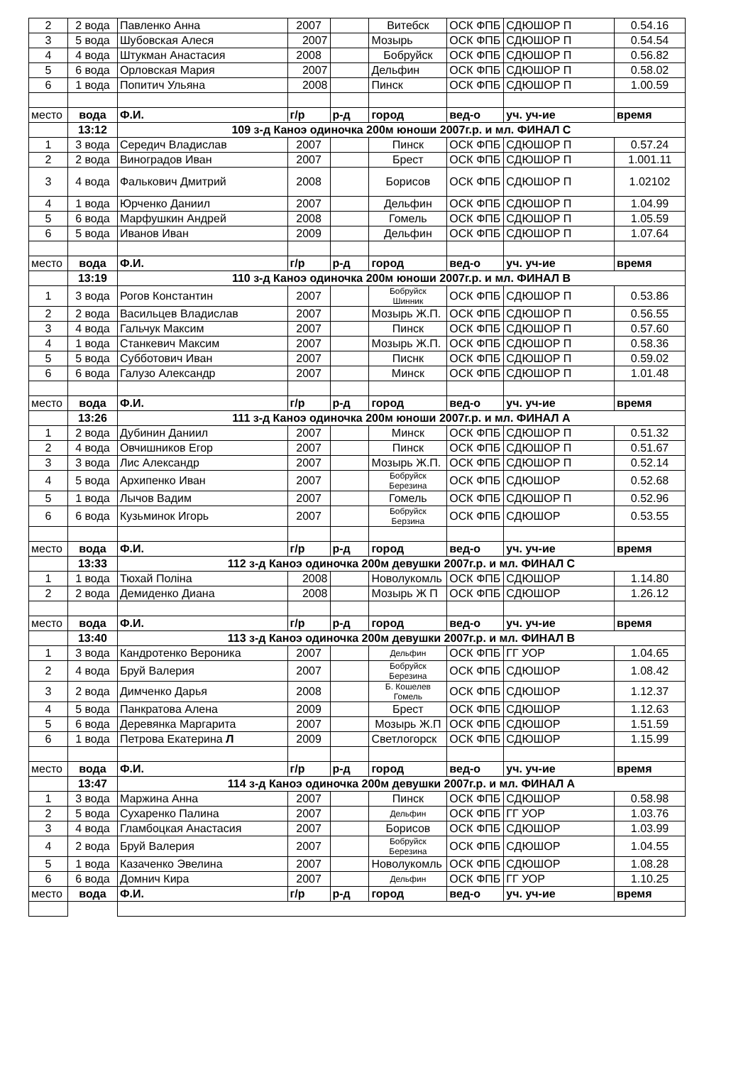| 2 | 2 вода | Павленко Анна | 2007 | | Витебск | ОСК ФПБ | СДЮШОР П | 0.54.16 |
| 3 | 5 вода | Шубовская Алеся | 2007 | | Мозырь | ОСК ФПБ | СДЮШОР П | 0.54.54 |
| 4 | 4 вода | Штукман Анастасия | 2008 | | Бобруйск | ОСК ФПБ | СДЮШОР П | 0.56.82 |
| 5 | 6 вода | Орловская Мария | 2007 | | Дельфин | ОСК ФПБ | СДЮШОР П | 0.58.02 |
| 6 | 1 вода | Попитич Ульяна | 2008 | | Пинск | ОСК ФПБ | СДЮШОР П | 1.00.59 |
| место | вода | Ф.И. | г/р | р-д | город | вед-о | уч. уч-ие | время |
| | 13:12 | 109 з-д Каноэ одиночка 200м юноши 2007г.р. и мл. ФИНАЛ С | | | | | | |
| 1 | 3 вода | Середич Владислав | 2007 | | Пинск | ОСК ФПБ | СДЮШОР П | 0.57.24 |
| 2 | 2 вода | Виноградов Иван | 2007 | | Брест | ОСК ФПБ | СДЮШОР П | 1.001.11 |
| 3 | 4 вода | Фалькович Дмитрий | 2008 | | Борисов | ОСК ФПБ | СДЮШОР П | 1.02102 |
| 4 | 1 вода | Юрченко Даниил | 2007 | | Дельфин | ОСК ФПБ | СДЮШОР П | 1.04.99 |
| 5 | 6 вода | Марфушкин Андрей | 2008 | | Гомель | ОСК ФПБ | СДЮШОР П | 1.05.59 |
| 6 | 5 вода | Иванов Иван | 2009 | | Дельфин | ОСК ФПБ | СДЮШОР П | 1.07.64 |
| место | вода | Ф.И. | г/р | р-д | город | вед-о | уч. уч-ие | время |
| | 13:19 | 110 з-д Каноэ одиночка 200м юноши 2007г.р. и мл. ФИНАЛ В | | | | | | |
| 1 | 3 вода | Рогов Константин | 2007 | | Бобруйск Шинник | ОСК ФПБ | СДЮШОР П | 0.53.86 |
| 2 | 2 вода | Васильцев Владислав | 2007 | | Мозырь Ж.П. | ОСК ФПБ | СДЮШОР П | 0.56.55 |
| 3 | 4 вода | Гальчук Максим | 2007 | | Пинск | ОСК ФПБ | СДЮШОР П | 0.57.60 |
| 4 | 1 вода | Станкевич Максим | 2007 | | Мозырь Ж.П. | ОСК ФПБ | СДЮШОР П | 0.58.36 |
| 5 | 5 вода | Субботович Иван | 2007 | | Писнк | ОСК ФПБ | СДЮШОР П | 0.59.02 |
| 6 | 6 вода | Галузо Александр | 2007 | | Минск | ОСК ФПБ | СДЮШОР П | 1.01.48 |
| место | вода | Ф.И. | г/р | р-д | город | вед-о | уч. уч-ие | время |
| | 13:26 | 111 з-д Каноэ одиночка 200м юноши 2007г.р. и мл. ФИНАЛ А | | | | | | |
| 1 | 2 вода | Дубинин Даниил | 2007 | | Минск | ОСК ФПБ | СДЮШОР П | 0.51.32 |
| 2 | 4 вода | Овчишников Егор | 2007 | | Пинск | ОСК ФПБ | СДЮШОР П | 0.51.67 |
| 3 | 3 вода | Лис Александр | 2007 | | Мозырь Ж.П. | ОСК ФПБ | СДЮШОР П | 0.52.14 |
| 4 | 5 вода | Архипенко Иван | 2007 | | Бобруйск Березина | ОСК ФПБ | СДЮШОР | 0.52.68 |
| 5 | 1 вода | Лычов Вадим | 2007 | | Гомель | ОСК ФПБ | СДЮШОР П | 0.52.96 |
| 6 | 6 вода | Кузьминок Игорь | 2007 | | Бобруйск Берзина | ОСК ФПБ | СДЮШОР | 0.53.55 |
| место | вода | Ф.И. | г/р | р-д | город | вед-о | уч. уч-ие | время |
| | 13:33 | 112 з-д Каноэ одиночка 200м девушки 2007г.р. и мл. ФИНАЛ С | | | | | | |
| 1 | 1 вода | Тюхай Поліна | 2008 | | Новолукомль | ОСК ФПБ | СДЮШОР | 1.14.80 |
| 2 | 2 вода | Демиденко Диана | 2008 | | Мозырь Ж П | ОСК ФПБ | СДЮШОР | 1.26.12 |
| место | вода | Ф.И. | г/р | р-д | город | вед-о | уч. уч-ие | время |
| | 13:40 | 113 з-д Каноэ одиночка 200м девушки 2007г.р. и мл. ФИНАЛ В | | | | | | |
| 1 | 3 вода | Кандротенко Вероника | 2007 | | Дельфин | ОСК ФПБ | ГГ УОР | 1.04.65 |
| 2 | 4 вода | Бруй Валерия | 2007 | | Бобруйск Березина | ОСК ФПБ | СДЮШОР | 1.08.42 |
| 3 | 2 вода | Димченко Дарья | 2008 | | Б. Кошелев Гомель | ОСК ФПБ | СДЮШОР | 1.12.37 |
| 4 | 5 вода | Панкратова Алена | 2009 | | Брест | ОСК ФПБ | СДЮШОР | 1.12.63 |
| 5 | 6 вода | Деревянка Маргарита | 2007 | | Мозырь Ж.П | ОСК ФПБ | СДЮШОР | 1.51.59 |
| 6 | 1 вода | Петрова Екатерина Л | 2009 | | Светлогорск | ОСК ФПБ | СДЮШОР | 1.15.99 |
| место | вода | Ф.И. | г/р | р-д | город | вед-о | уч. уч-ие | время |
| | 13:47 | 114 з-д Каноэ одиночка 200м девушки 2007г.р. и мл. ФИНАЛ А | | | | | | |
| 1 | 3 вода | Маржина Анна | 2007 | | Пинск | ОСК ФПБ | СДЮШОР | 0.58.98 |
| 2 | 5 вода | Сухаренко Палина | 2007 | | Дельфин | ОСК ФПБ | ГГ УОР | 1.03.76 |
| 3 | 4 вода | Гламбоцкая Анастасия | 2007 | | Борисов | ОСК ФПБ | СДЮШОР | 1.03.99 |
| 4 | 2 вода | Бруй Валерия | 2007 | | Бобруйск Березина | ОСК ФПБ | СДЮШОР | 1.04.55 |
| 5 | 1 вода | Казаченко Эвелина | 2007 | | Новолукомль | ОСК ФПБ | СДЮШОР | 1.08.28 |
| 6 | 6 вода | Домнич Кира | 2007 | | Дельфин | ОСК ФПБ | ГГ УОР | 1.10.25 |
| место | вода | Ф.И. | г/р | р-д | город | вед-о | уч. уч-ие | время |